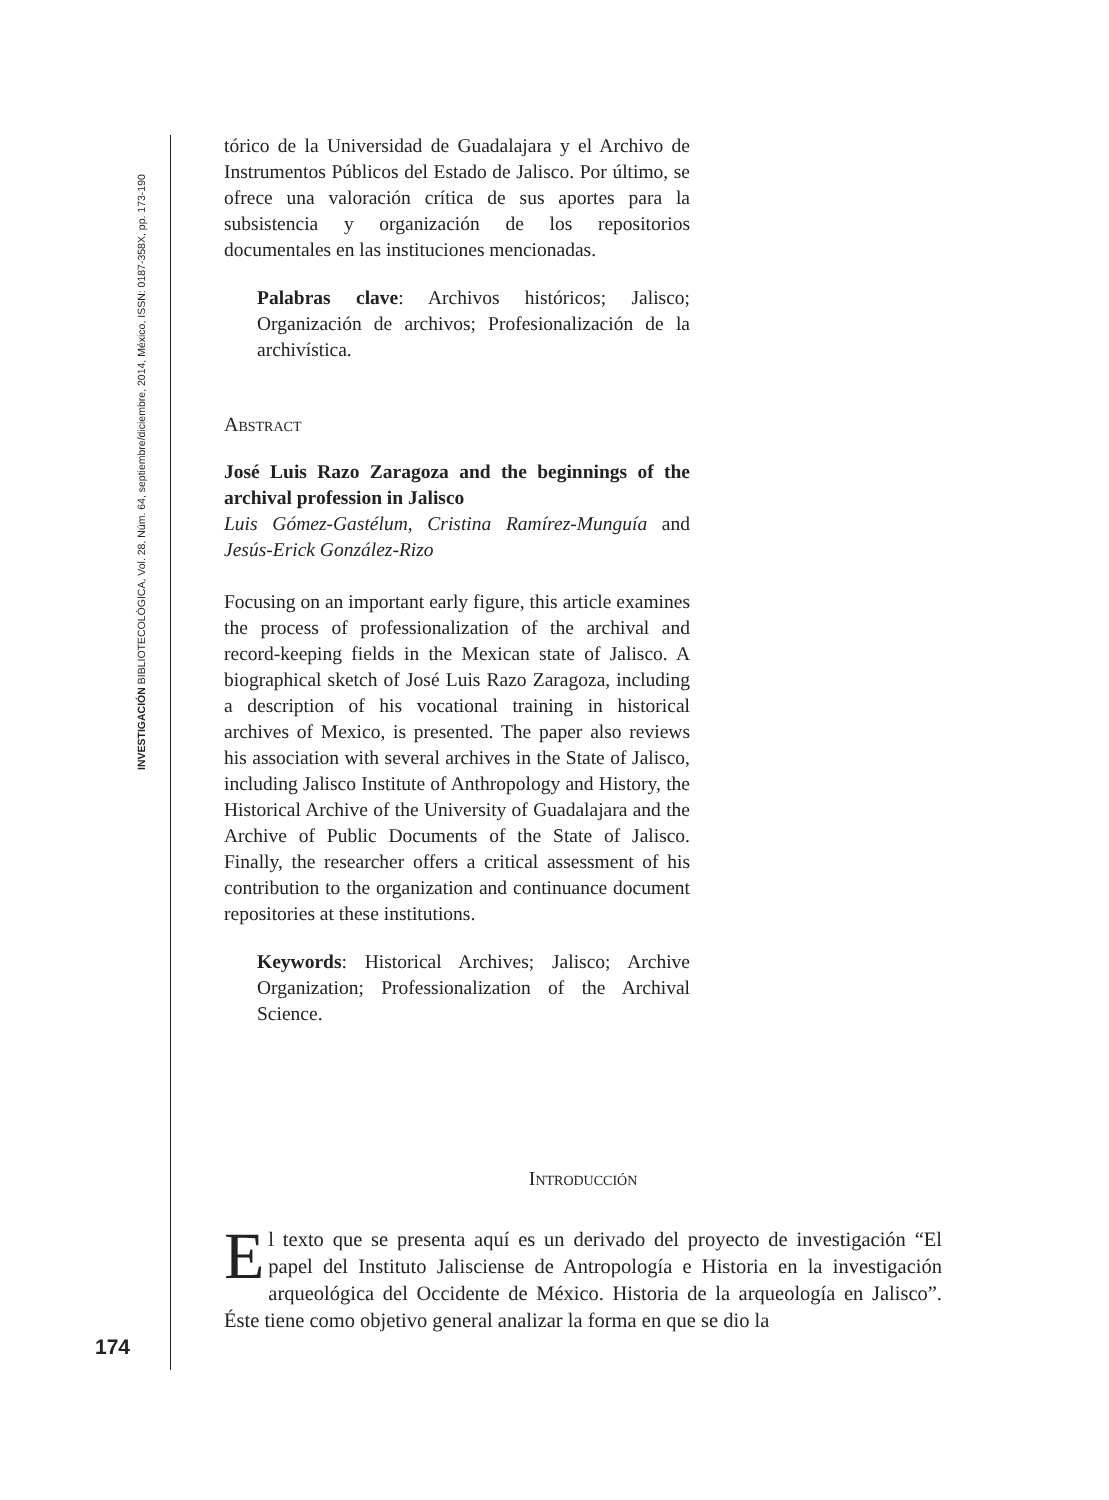INVESTIGACIÓN BIBLIOTECOLÓGICA, Vol. 28, Núm. 64, septiembre/diciembre, 2014, México, ISSN: 0187-358X, pp. 173-190
tórico de la Universidad de Guadalajara y el Archivo de Instrumentos Públicos del Estado de Jalisco. Por último, se ofrece una valoración crítica de sus aportes para la subsistencia y organización de los repositorios documentales en las instituciones mencionadas.
Palabras clave: Archivos históricos; Jalisco; Organización de archivos; Profesionalización de la archivística.
Abstract
José Luis Razo Zaragoza and the beginnings of the archival profession in Jalisco
Luis Gómez-Gastélum, Cristina Ramírez-Munguía and Jesús-Erick González-Rizo
Focusing on an important early figure, this article examines the process of professionalization of the archival and record-keeping fields in the Mexican state of Jalisco. A biographical sketch of José Luis Razo Zaragoza, including a description of his vocational training in historical archives of Mexico, is presented. The paper also reviews his association with several archives in the State of Jalisco, including Jalisco Institute of Anthropology and History, the Historical Archive of the University of Guadalajara and the Archive of Public Documents of the State of Jalisco. Finally, the researcher offers a critical assessment of his contribution to the organization and continuance document repositories at these institutions.
Keywords: Historical Archives; Jalisco; Archive Organization; Professionalization of the Archival Science.
Introducción
El texto que se presenta aquí es un derivado del proyecto de investigación “El papel del Instituto Jalisciense de Antropología e Historia en la investigación arqueológica del Occidente de México. Historia de la arqueología en Jalisco”. Éste tiene como objetivo general analizar la forma en que se dio la
174